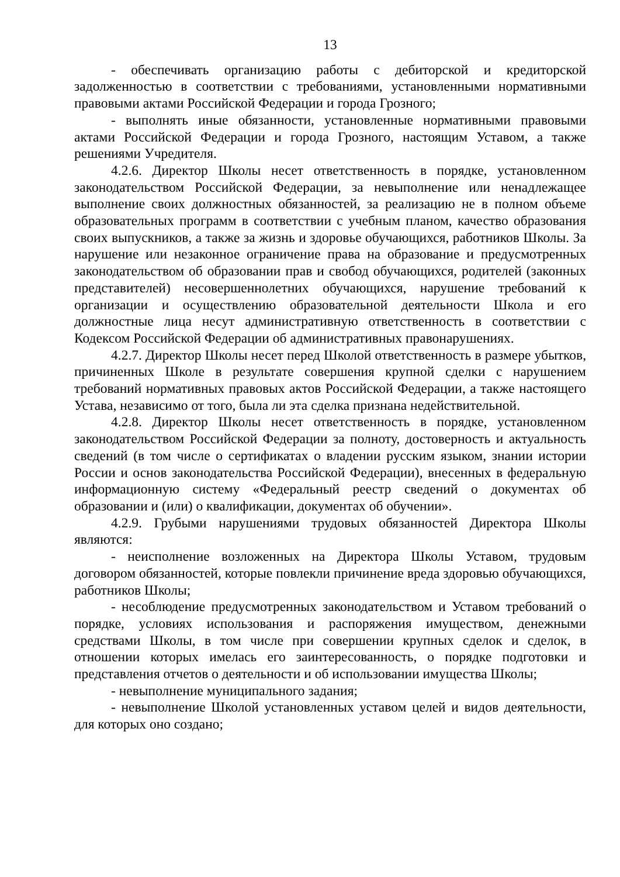13
- обеспечивать организацию работы с дебиторской и кредиторской задолженностью в соответствии с требованиями, установленными нормативными правовыми актами Российской Федерации и города Грозного;
- выполнять иные обязанности, установленные нормативными правовыми актами Российской Федерации и города Грозного, настоящим Уставом, а также решениями Учредителя.
4.2.6. Директор Школы несет ответственность в порядке, установленном законодательством Российской Федерации, за невыполнение или ненадлежащее выполнение своих должностных обязанностей, за реализацию не в полном объеме образовательных программ в соответствии с учебным планом, качество образования своих выпускников, а также за жизнь и здоровье обучающихся, работников Школы. За нарушение или незаконное ограничение права на образование и предусмотренных законодательством об образовании прав и свобод обучающихся, родителей (законных представителей) несовершеннолетних обучающихся, нарушение требований к организации и осуществлению образовательной деятельности Школа и его должностные лица несут административную ответственность в соответствии с Кодексом Российской Федерации об административных правонарушениях.
4.2.7. Директор Школы несет перед Школой ответственность в размере убытков, причиненных Школе в результате совершения крупной сделки с нарушением требований нормативных правовых актов Российской Федерации, а также настоящего Устава, независимо от того, была ли эта сделка признана недействительной.
4.2.8. Директор Школы несет ответственность в порядке, установленном законодательством Российской Федерации за полноту, достоверность и актуальность сведений (в том числе о сертификатах о владении русским языком, знании истории России и основ законодательства Российской Федерации), внесенных в федеральную информационную систему «Федеральный реестр сведений о документах об образовании и (или) о квалификации, документах об обучении».
4.2.9. Грубыми нарушениями трудовых обязанностей Директора Школы являются:
- неисполнение возложенных на Директора Школы Уставом, трудовым договором обязанностей, которые повлекли причинение вреда здоровью обучающихся, работников Школы;
- несоблюдение предусмотренных законодательством и Уставом требований о порядке, условиях использования и распоряжения имуществом, денежными средствами Школы, в том числе при совершении крупных сделок и сделок, в отношении которых имелась его заинтересованность, о порядке подготовки и представления отчетов о деятельности и об использовании имущества Школы;
- невыполнение муниципального задания;
- невыполнение Школой установленных уставом целей и видов деятельности, для которых оно создано;